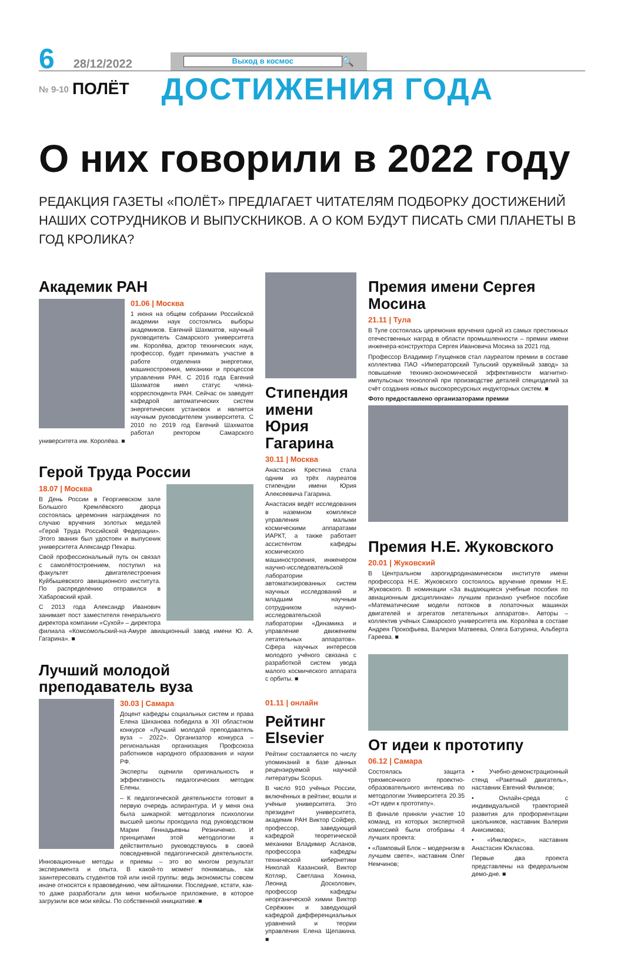6
28/12/2022
Выход в космос 🔍
№ 9-10 ПОЛЁТ ДОСТИЖЕНИЯ ГОДА
О них говорили в 2022 году
РЕДАКЦИЯ ГАЗЕТЫ «ПОЛЁТ» ПРЕДЛАГАЕТ ЧИТАТЕЛЯМ ПОДБОРКУ ДОСТИЖЕНИЙ НАШИХ СОТРУДНИКОВ И ВЫПУСКНИКОВ. А О КОМ БУДУТ ПИСАТЬ СМИ ПЛАНЕТЫ В ГОД КРОЛИКА?
Академик РАН
01.06 | Москва
1 июня на общем собрании Российской академии наук состоялись выборы академиков. Евгений Шахматов, научный руководитель Самарского университета им. Королёва, доктор технических наук, профессор, будет принимать участие в работе отделения энергетики, машиностроения, механики и процессов управления РАН. С 2016 года Евгений Шахматов имел статус члена-корреспондента РАН. Сейчас он заведует кафедрой автоматических систем энергетических установок и является научным руководителем университета. С 2010 по 2019 год Евгений Шахматов работал ректором Самарского университета им. Королёва. ■
Герой Труда России
18.07 | Москва
В День России в Георгиевском зале Большого Кремлёвского дворца состоялась церемония награждения по случаю вручения золотых медалей «Герой Труда Российской Федерации». Этого звания был удостоен и выпускник университета Александр Пекарш.
Свой профессиональный путь он связал с самолётостроением, поступил на факультет двигателестроения Куйбышевского авиационного института. По распределению отправился в Хабаровский край.
С 2013 года Александр Иванович занимает пост заместителя генерального директора компании «Сухой» – директора филиала «Комсомольский-на-Амуре авиационный завод имени Ю. А. Гагарина». ■
Лучший молодой преподаватель вуза
30.03 | Самара
Доцент кафедры социальных систем и права Елена Шиханова победила в XII областном конкурсе «Лучший молодой преподаватель вуза – 2022». Организатор конкурса – региональная организация Профсоюза работников народного образования и науки РФ.
Эксперты оценили оригинальность и эффективность педагогических методик Елены.
– К педагогической деятельности готовит в первую очередь аспирантура. И у меня она была шикарной: методология психологии высшей школы проходила под руководством Марии Геннадьевны Резниченко. И принципами этой методологии я действительно руководствуюсь в своей повседневной педагогической деятельности. Инновационные методы и приемы – это во многом результат эксперимента и опыта. В какой-то момент понимаешь, как заинтересовать студентов той или иной группы: ведь экономисты совсем иначе относятся к правоведению, чем айтишники. Последние, кстати, как-то даже разработали для меня мобильное приложение, в которое загрузили все мои кейсы. По собственной инициативе. ■
Стипендия имени Юрия Гагарина
30.11 | Москва
Анастасия Крестина стала одним из трёх лауреатов стипендии имени Юрия Алексеевича Гагарина.
Анастасия ведёт исследования в наземном комплексе управления малыми космическими аппаратами ИАРКТ, а также работает ассистентом кафедры космического машиностроения, инженером научно-исследовательской лаборатории автоматизированных систем научных исследований и младшим научным сотрудником научно-исследовательской лаборатории «Динамика и управление движением летательных аппаратов». Сфера научных интересов молодого учёного связана с разработкой систем увода малого космического аппарата с орбиты. ■
01.11 | онлайн
Рейтинг Elsevier
Рейтинг составляется по числу упоминаний в базе данных рецензируемой научной литературы Scopus.
В число 910 учёных России, включённых в рейтинг, вошли и учёные университета. Это президент университета, академик РАН Виктор Сойфер, профессор, заведующий кафедрой теоретической механики Владимир Асланов, профессора кафедры технической кибернетики Николай Казанский, Виктор Котляр, Светлана Хонина, Леонид Досколович, профессор кафедры неорганической химии Виктор Серёжкин и заведующий кафедрой дифференциальных уравнений и теории управления Елена Щепакина. ■
Премия имени Сергея Мосина
21.11 | Тула
В Туле состоялась церемония вручения одной из самых престижных отечественных наград в области промышленности – премии имени инженера-конструктора Сергея Ивановича Мосина за 2021 год.
Профессор Владимир Глущенков стал лауреатом премии в составе коллектива ПАО «Императорский Тульский оружейный завод» за повышение технико-экономической эффективности магнитно-импульсных технологий при производстве деталей специзделий за счёт создания новых высокоресурсных индукторных систем. ■
Фото предоставлено организаторами премии
Премия Н.Е. Жуковского
20.01 | Жуковский
В Центральном аэрогидродинамическом институте имени профессора Н.Е. Жуковского состоялось вручение премии Н.Е. Жуковского. В номинации «За выдающиеся учебные пособия по авиационным дисциплинам» лучшим признано учебное пособие «Математические модели потоков в лопаточных машинах двигателей и агрегатов летательных аппаратов». Авторы – коллектив учёных Самарского университета им. Королёва в составе Андрея Прокофьева, Валерия Матвеева, Олега Батурина, Альберта Гареева. ■
От идеи к прототипу
06.12 | Самара
Состоялась защита трехмесячного проектно-образовательного интенсива по методологии Университета 20.35 «От идеи к прототипу».
В финале приняли участие 10 команд, из которых экспертной комиссией были отобраны 4 лучших проекта:
• «Ламповый Блок – модернизм в лучшем свете», наставник Олег Немчинов;
• Учебно-демонстрационный стенд «Ракетный двигатель», наставник Евгений Филинов;
• Онлайн-среда с индивидуальной траекторией развития для профориентации школьников, наставник Валерия Анисимова;
• «Инклворкс», наставник Анастасия Юкласова.
Первые два проекта представлены на федеральном демо-дне. ■